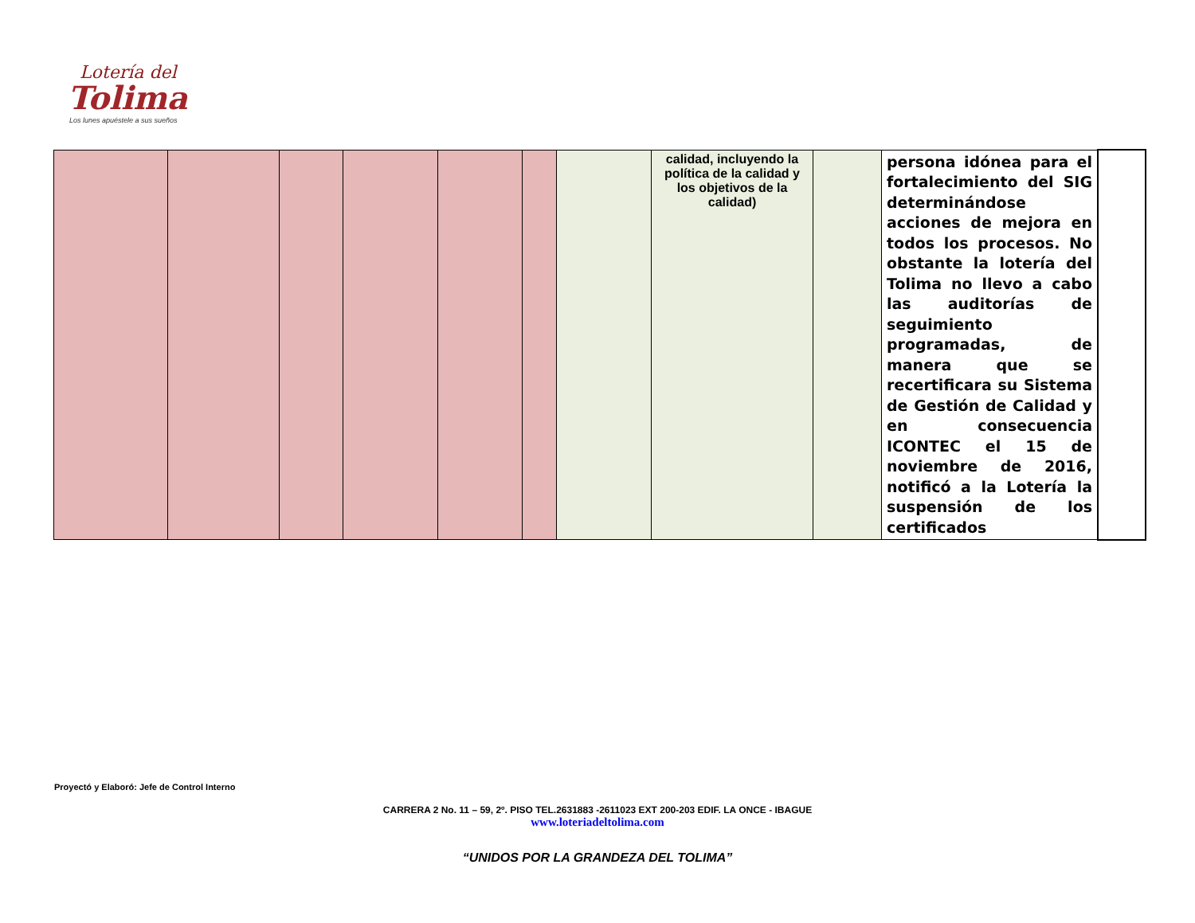Lotería del
Tolima
Los lunes apuéstele a sus sueños
| | | | | | | | calidad, incluyendo la política de la calidad y los objetivos de la calidad) | | persona idónea para el fortalecimiento del SIG determinándose acciones de mejora en todos los procesos. No obstante la lotería del Tolima no llevo a cabo las auditorías de seguimiento programadas, de manera que se recertificara su Sistema de Gestión de Calidad y en consecuencia ICONTEC el 15 de noviembre de 2016, notificó a la Lotería la suspensión de los certificados | |
Proyectó y Elaboró: Jefe de Control Interno
CARRERA 2 No. 11 – 59, 2º. PISO TEL.2631883 -2611023 EXT 200-203 EDIF. LA ONCE - IBAGUE
www.loteriadeltolima.com
“UNIDOS POR LA GRANDEZA DEL TOLIMA”